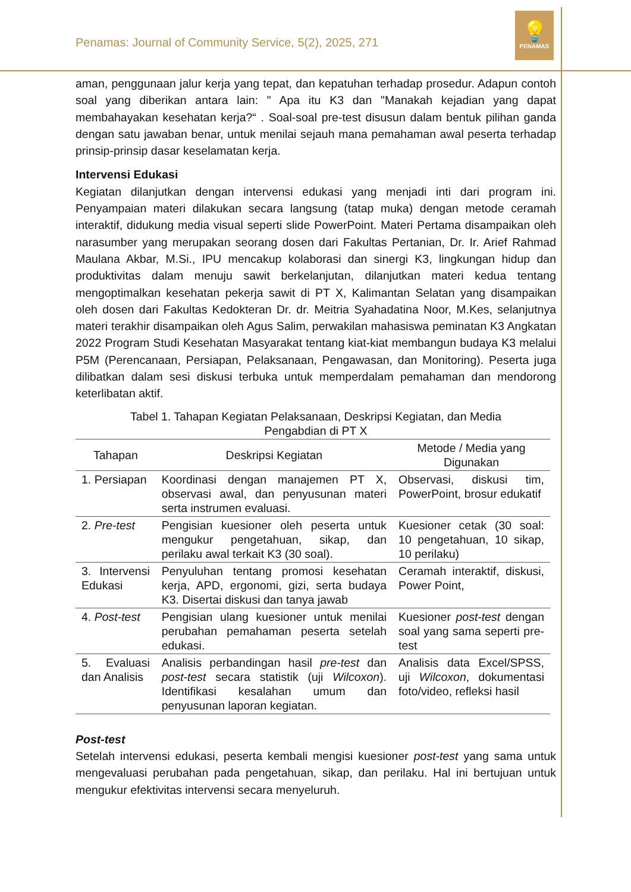Penamas: Journal of Community Service, 5(2), 2025, 271
💡
PENAMAS
aman, penggunaan jalur kerja yang tepat, dan kepatuhan terhadap prosedur. Adapun contoh soal yang diberikan antara lain: " Apa itu K3 dan "Manakah kejadian yang dapat membahayakan kesehatan kerja?“ . Soal-soal pre-test disusun dalam bentuk pilihan ganda dengan satu jawaban benar, untuk menilai sejauh mana pemahaman awal peserta terhadap prinsip-prinsip dasar keselamatan kerja.
Intervensi Edukasi
Kegiatan dilanjutkan dengan intervensi edukasi yang menjadi inti dari program ini. Penyampaian materi dilakukan secara langsung (tatap muka) dengan metode ceramah interaktif, didukung media visual seperti slide PowerPoint. Materi Pertama disampaikan oleh narasumber yang merupakan seorang dosen dari Fakultas Pertanian, Dr. Ir. Arief Rahmad Maulana Akbar, M.Si., IPU mencakup kolaborasi dan sinergi K3, lingkungan hidup dan produktivitas dalam menuju sawit berkelanjutan, dilanjutkan materi kedua tentang mengoptimalkan kesehatan pekerja sawit di PT X, Kalimantan Selatan yang disampaikan oleh dosen dari Fakultas Kedokteran Dr. dr. Meitria Syahadatina Noor, M.Kes, selanjutnya materi terakhir disampaikan oleh Agus Salim, perwakilan mahasiswa peminatan K3 Angkatan 2022 Program Studi Kesehatan Masyarakat tentang kiat-kiat membangun budaya K3 melalui P5M (Perencanaan, Persiapan, Pelaksanaan, Pengawasan, dan Monitoring). Peserta juga dilibatkan dalam sesi diskusi terbuka untuk memperdalam pemahaman dan mendorong keterlibatan aktif.
Tabel 1. Tahapan Kegiatan Pelaksanaan, Deskripsi Kegiatan, dan Media Pengabdian di PT X
| Tahapan | Deskripsi Kegiatan | Metode / Media yang Digunakan |
| --- | --- | --- |
| 1. Persiapan | Koordinasi dengan manajemen PT X, observasi awal, dan penyusunan materi serta instrumen evaluasi. | Observasi, diskusi tim, PowerPoint, brosur edukatif |
| 2. Pre-test | Pengisian kuesioner oleh peserta untuk mengukur pengetahuan, sikap, dan perilaku awal terkait K3 (30 soal). | Kuesioner cetak (30 soal: 10 pengetahuan, 10 sikap, 10 perilaku) |
| 3. Intervensi Edukasi | Penyuluhan tentang promosi kesehatan kerja, APD, ergonomi, gizi, serta budaya K3. Disertai diskusi dan tanya jawab | Ceramah interaktif, diskusi, Power Point, |
| 4. Post-test | Pengisian ulang kuesioner untuk menilai perubahan pemahaman peserta setelah edukasi. | Kuesioner post-test dengan soal yang sama seperti pre-test |
| 5. Evaluasi dan Analisis | Analisis perbandingan hasil pre-test dan post-test secara statistik (uji Wilcoxon ). Identifikasi kesalahan umum dan penyusunan laporan kegiatan. | Analisis data Excel/SPSS, uji Wilcoxon , dokumentasi foto/video, refleksi hasil |
Post-test
Setelah intervensi edukasi, peserta kembali mengisi kuesioner post-test yang sama untuk mengevaluasi perubahan pada pengetahuan, sikap, dan perilaku. Hal ini bertujuan untuk mengukur efektivitas intervensi secara menyeluruh.